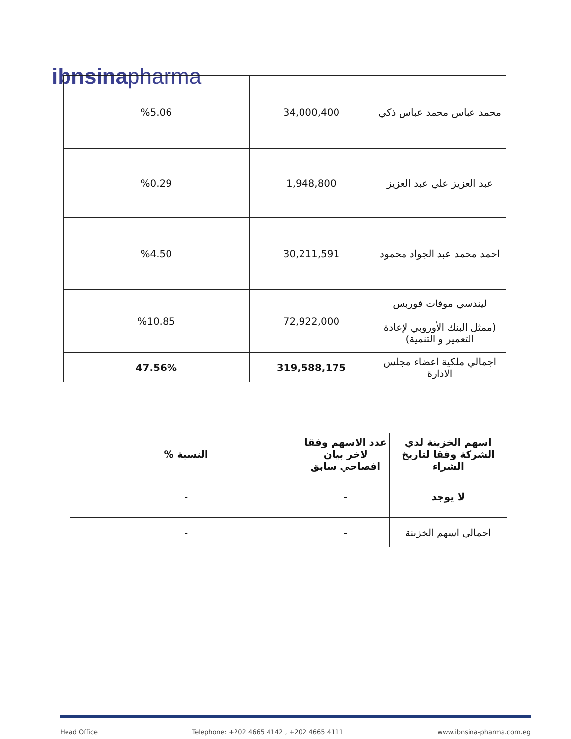ibnsinapharma
| %5.06 | 34,000,400 | محمد عباس محمد عباس ذكي |
| %0.29 | 1,948,800 | عبد العزيز علي عبد العزيز |
| %4.50 | 30,211,591 | احمد محمد عبد الجواد محمود |
| %10.85 | 72,922,000 | ليندسي موفات فوربس (ممثل البنك الأوروبي لإعادة التعمير و التنمية) |
| 47.56% | 319,588,175 | اجمالي ملكية اعضاء مجلس الادارة |
| النسبة % | عدد الاسهم وفقا لاخر بيان افصاحي سابق | اسهم الخزينة لدي الشركة وفقا لتاريخ الشراء |
| --- | --- | --- |
| - | - | لا يوجد |
| - | - | اجمالي اسهم الخزينة |
Head Office Telephone: +202 4665 4142 , +202 4665 4111 www.ibnsina-pharma.com.eg